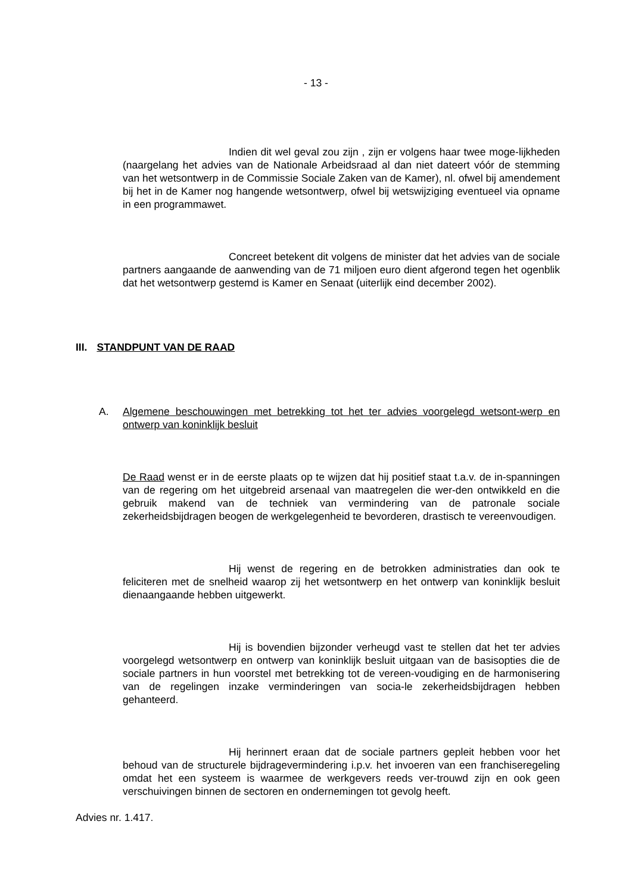- 13 -
Indien dit wel geval zou zijn , zijn er volgens haar twee moge-lijkheden (naargelang het advies van de Nationale Arbeidsraad al dan niet dateert vóór de stemming van het wetsontwerp in de Commissie Sociale Zaken van de Kamer), nl. ofwel bij amendement bij het in de Kamer nog hangende wetsontwerp, ofwel bij wetswijziging eventueel via opname in een programmawet.
Concreet betekent dit volgens de minister dat het advies van de sociale partners aangaande de aanwending van de 71 miljoen euro dient afgerond tegen het ogenblik dat het wetsontwerp gestemd is Kamer en Senaat (uiterlijk eind december 2002).
III. STANDPUNT VAN DE RAAD
A. Algemene beschouwingen met betrekking tot het ter advies voorgelegd wetsont-werp en ontwerp van koninklijk besluit
De Raad wenst er in de eerste plaats op te wijzen dat hij positief staat t.a.v. de in-spanningen van de regering om het uitgebreid arsenaal van maatregelen die wer-den ontwikkeld en die gebruik makend van de techniek van vermindering van de patronale sociale zekerheidsbijdragen beogen de werkgelegenheid te bevorderen, drastisch te vereenvoudigen.
Hij wenst de regering en de betrokken administraties dan ook te feliciteren met de snelheid waarop zij het wetsontwerp en het ontwerp van koninklijk besluit dienaangaande hebben uitgewerkt.
Hij is bovendien bijzonder verheugd vast te stellen dat het ter advies voorgelegd wetsontwerp en ontwerp van koninklijk besluit uitgaan van de basisopties die de sociale partners in hun voorstel met betrekking tot de vereen-voudiging en de harmonisering van de regelingen inzake verminderingen van socia-le zekerheidsbijdragen hebben gehanteerd.
Hij herinnert eraan dat de sociale partners gepleit hebben voor het behoud van de structurele bijdragevermindering i.p.v. het invoeren van een franchiseregeling omdat het een systeem is waarmee de werkgevers reeds ver-trouwd zijn en ook geen verschuivingen binnen de sectoren en ondernemingen tot gevolg heeft.
Advies nr. 1.417.